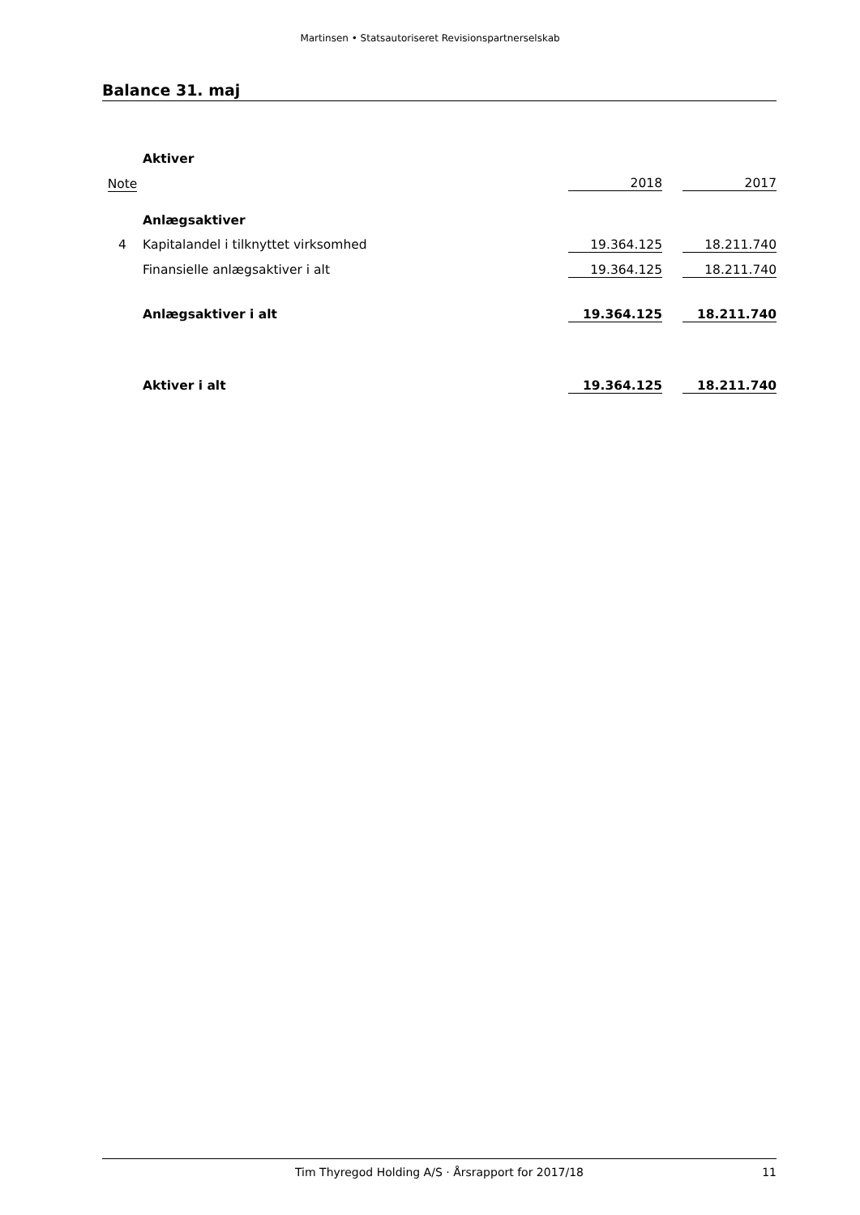Martinsen • Statsautoriseret Revisionspartnerselskab
Balance 31. maj
| | Aktiver | | | |
| Note | | 2018 | | 2017 |
| | Anlægsaktiver | | | |
| 4 | Kapitalandel i tilknyttet virksomhed | 19.364.125 | | 18.211.740 |
| | Finansielle anlægsaktiver i alt | 19.364.125 | | 18.211.740 |
| | Anlægsaktiver i alt | 19.364.125 | | 18.211.740 |
| | Aktiver i alt | 19.364.125 | | 18.211.740 |
Tim Thyregod Holding A/S · Årsrapport for 2017/18 11